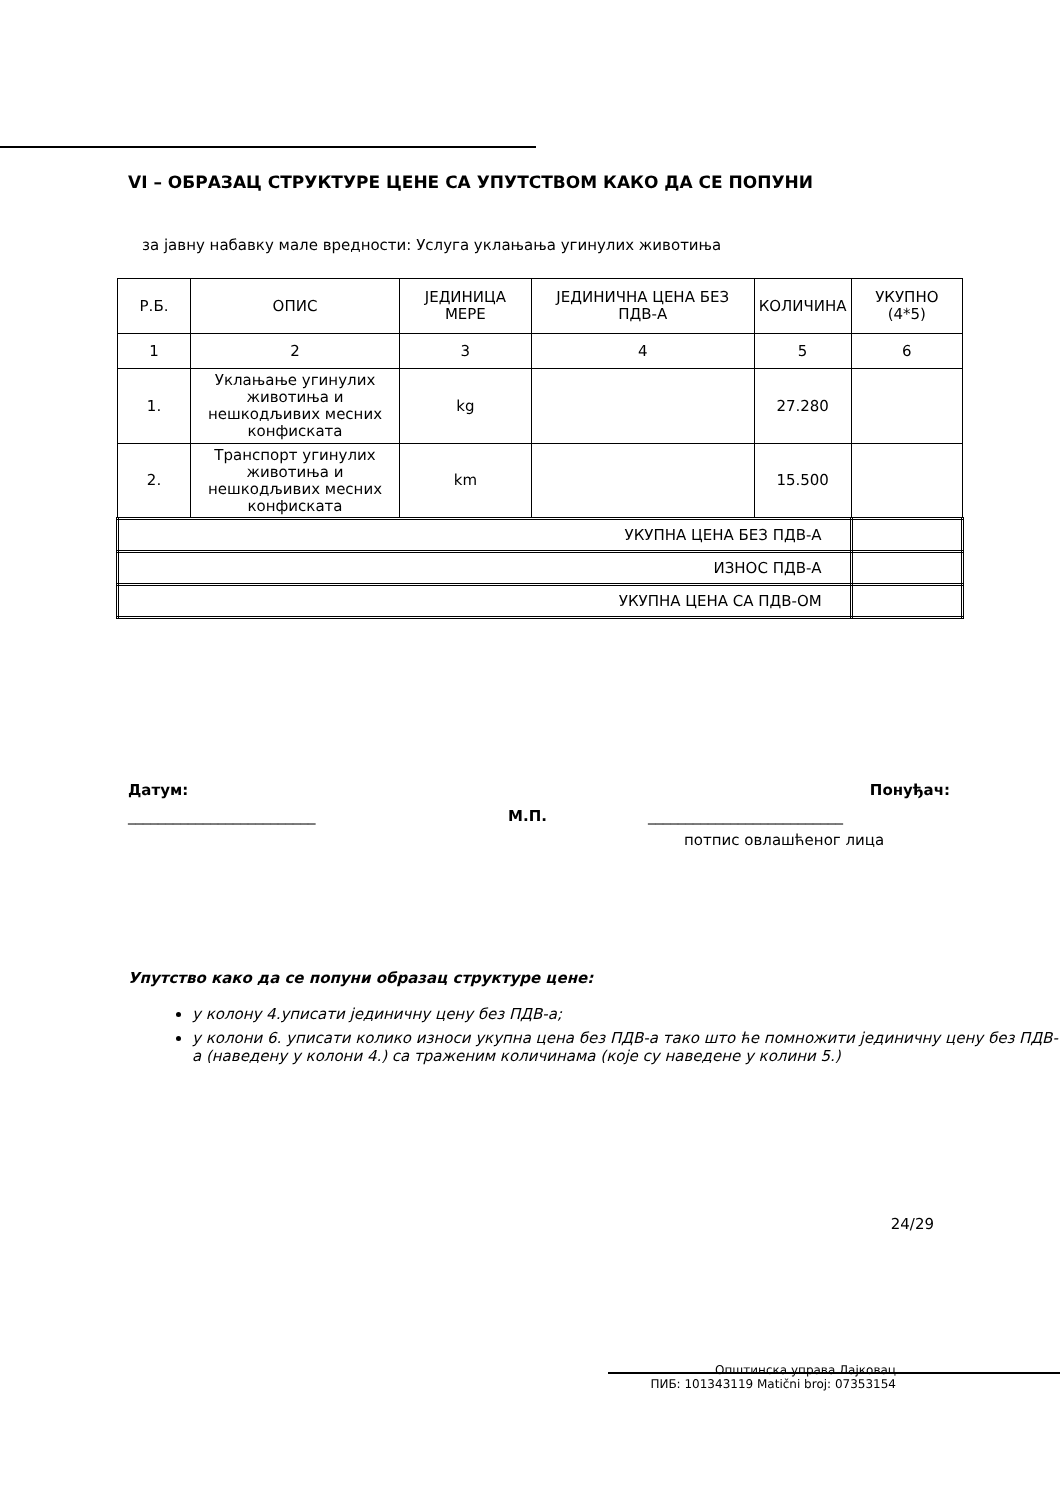VI – ОБРАЗАЦ СТРУКТУРЕ ЦЕНЕ СА УПУТСТВОМ КАКО ДА СЕ ПОПУНИ
за јавну набавку мале вредности: Услуга уклањања угинулих животиња
| Р.Б. | ОПИС | ЈЕДИНИЦА МЕРЕ | ЈЕДИНИЧНА ЦЕНА БЕЗ ПДВ-А | КОЛИЧИНА | УКУПНО (4*5) |
| 1 | 2 | 3 | 4 | 5 | 6 |
| 1. | Уклањање угинулих животиња и нешкодљивих месних конфиската | kg | | 27.280 | |
| 2. | Транспорт угинулих животиња и нешкодљивих месних конфиската | km | | 15.500 | |
| УКУПНА ЦЕНА БЕЗ ПДВ-А | | | | | |
| ИЗНОС ПДВ-А | | | | | |
| УКУПНА ЦЕНА СА ПДВ-ОМ | | | | | |
Датум: Понуђач:
_________________________ М.П. __________________________
потпис овлашћеног лица
Упутство како да се попуни образац структуре цене:
у колону 4.уписати јединичну цену без ПДВ-а;
у колони 6. уписати колико износи укупна цена без ПДВ-а тако што ће помножити јединичну цену без ПДВ-а (наведену у колони 4.) са траженим количинама (које су наведене у колини 5.)
24/29
Општинска управа Лајковац
ПИБ: 101343119 Matični broj: 07353154